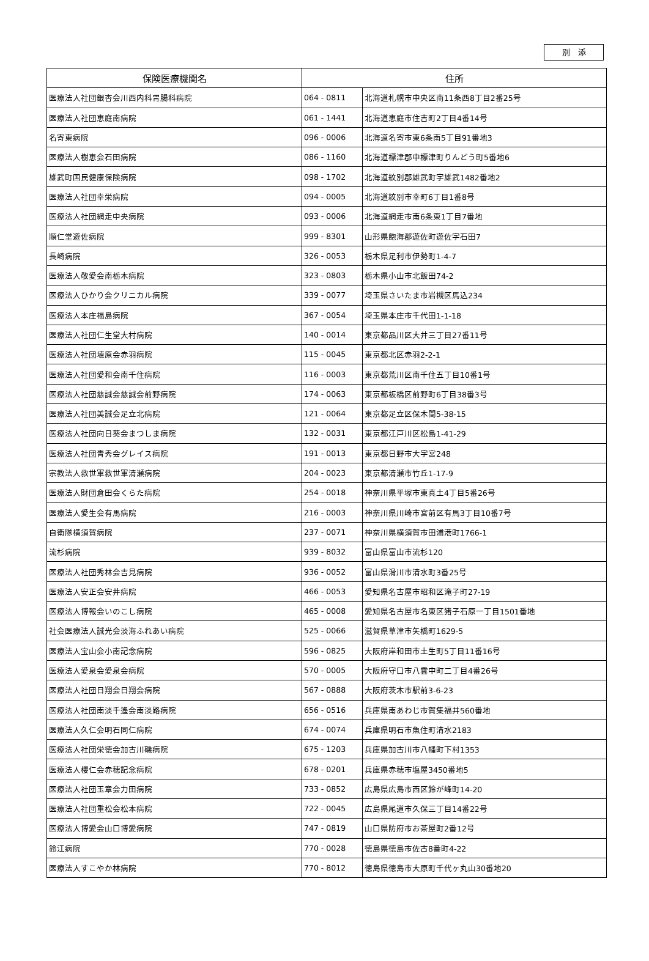別　添
| 保険医療機関名 | 住所 | |
| --- | --- | --- |
| 医療法人社団銀杏会川西内科胃腸科病院 | 064 - 0811 | 北海道札幌市中央区南11条西8丁目2番25号 |
| 医療法人社団恵庭南病院 | 061 - 1441 | 北海道恵庭市住吉町2丁目4番14号 |
| 名寄東病院 | 096 - 0006 | 北海道名寄市東6条南5丁目91番地3 |
| 医療法人樹恵会石田病院 | 086 - 1160 | 北海道標津郡中標津町りんどう町5番地6 |
| 雄武町国民健康保険病院 | 098 - 1702 | 北海道紋別郡雄武町字雄武1482番地2 |
| 医療法人社団幸栄病院 | 094 - 0005 | 北海道紋別市幸町6丁目1番8号 |
| 医療法人社団網走中央病院 | 093 - 0006 | 北海道網走市南6条東1丁目7番地 |
| 順仁堂遊佐病院 | 999 - 8301 | 山形県飽海郡遊佐町遊佐字石田7 |
| 長崎病院 | 326 - 0053 | 栃木県足利市伊勢町1-4-7 |
| 医療法人敬愛会南栃木病院 | 323 - 0803 | 栃木県小山市北飯田74-2 |
| 医療法人ひかり会クリニカル病院 | 339 - 0077 | 埼玉県さいたま市岩槻区馬込234 |
| 医療法人本庄福島病院 | 367 - 0054 | 埼玉県本庄市千代田1-1-18 |
| 医療法人社団仁生堂大村病院 | 140 - 0014 | 東京都品川区大井三丁目27番11号 |
| 医療法人社団埴原会赤羽病院 | 115 - 0045 | 東京都北区赤羽2-2-1 |
| 医療法人社団愛和会南千住病院 | 116 - 0003 | 東京都荒川区南千住五丁目10番1号 |
| 医療法人社団慈誠会慈誠会前野病院 | 174 - 0063 | 東京都板橋区前野町6丁目38番3号 |
| 医療法人社団美誠会足立北病院 | 121 - 0064 | 東京都足立区保木間5-38-15 |
| 医療法人社団向日葵会まつしま病院 | 132 - 0031 | 東京都江戸川区松島1-41-29 |
| 医療法人社団青秀会グレイス病院 | 191 - 0013 | 東京都日野市大字宮248 |
| 宗教法人救世軍救世軍清瀬病院 | 204 - 0023 | 東京都清瀬市竹丘1-17-9 |
| 医療法人財団倉田会くらた病院 | 254 - 0018 | 神奈川県平塚市東真土4丁目5番26号 |
| 医療法人愛生会有馬病院 | 216 - 0003 | 神奈川県川崎市宮前区有馬3丁目10番7号 |
| 自衛隊横須賀病院 | 237 - 0071 | 神奈川県横須賀市田浦港町1766-1 |
| 流杉病院 | 939 - 8032 | 富山県富山市流杉120 |
| 医療法人社団秀林会吉見病院 | 936 - 0052 | 富山県滑川市清水町3番25号 |
| 医療法人安正会安井病院 | 466 - 0053 | 愛知県名古屋市昭和区滝子町27-19 |
| 医療法人博報会いのこし病院 | 465 - 0008 | 愛知県名古屋市名東区猪子石原一丁目1501番地 |
| 社会医療法人誠光会淡海ふれあい病院 | 525 - 0066 | 滋賀県草津市矢橋町1629-5 |
| 医療法人宝山会小南記念病院 | 596 - 0825 | 大阪府岸和田市土生町5丁目11番16号 |
| 医療法人愛泉会愛泉会病院 | 570 - 0005 | 大阪府守口市八雲中町二丁目4番26号 |
| 医療法人社団日翔会日翔会病院 | 567 - 0888 | 大阪府茨木市駅前3-6-23 |
| 医療法人社団南淡千遙会南淡路病院 | 656 - 0516 | 兵庫県南あわじ市賀集福井560番地 |
| 医療法人久仁会明石同仁病院 | 674 - 0074 | 兵庫県明石市魚住町清水2183 |
| 医療法人社団栄徳会加古川磯病院 | 675 - 1203 | 兵庫県加古川市八幡町下村1353 |
| 医療法人櫻仁会赤穂記念病院 | 678 - 0201 | 兵庫県赤穂市塩屋3450番地5 |
| 医療法人社団玉章会力田病院 | 733 - 0852 | 広島県広島市西区鈴が峰町14-20 |
| 医療法人社団重松会松本病院 | 722 - 0045 | 広島県尾道市久保三丁目14番22号 |
| 医療法人博愛会山口博愛病院 | 747 - 0819 | 山口県防府市お茶屋町2番12号 |
| 鈴江病院 | 770 - 0028 | 徳島県徳島市佐古8番町4-22 |
| 医療法人すこやか林病院 | 770 - 8012 | 徳島県徳島市大原町千代ヶ丸山30番地20 |